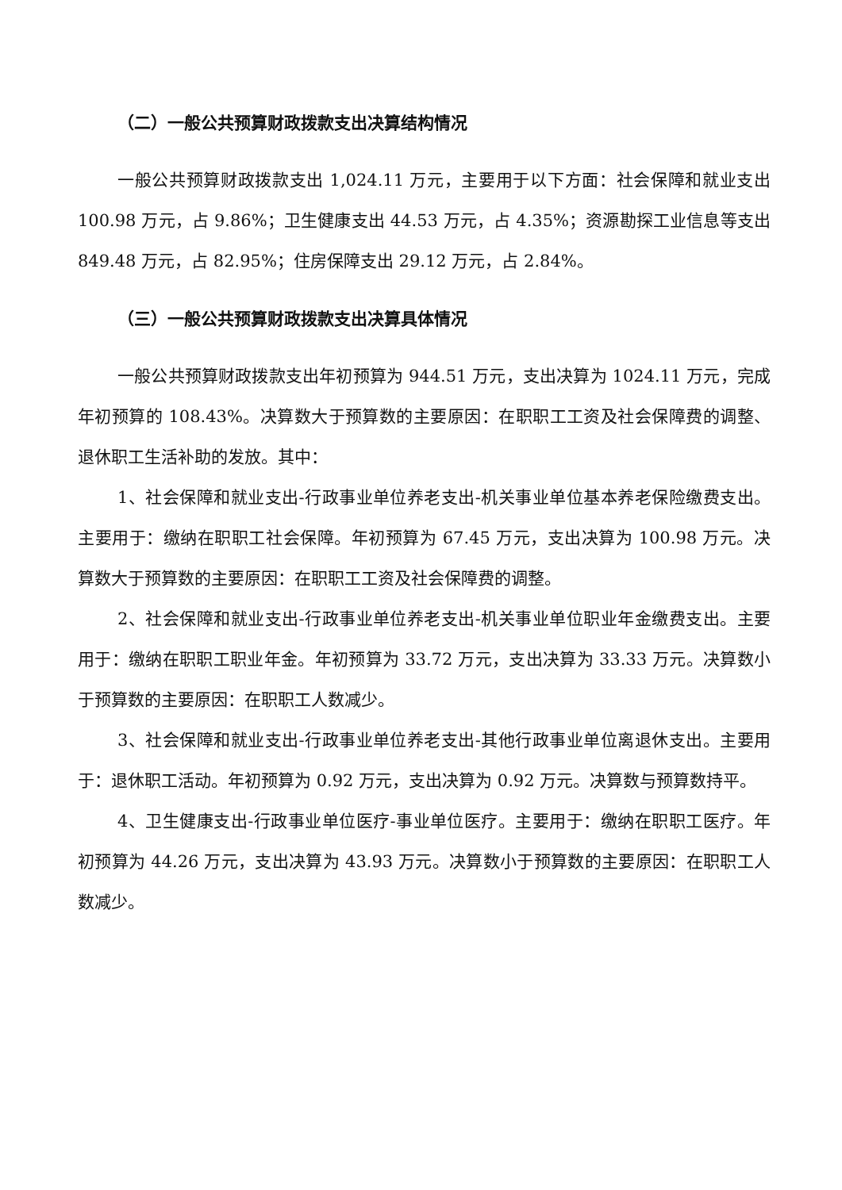（二）一般公共预算财政拨款支出决算结构情况
一般公共预算财政拨款支出 1,024.11 万元，主要用于以下方面：社会保障和就业支出 100.98 万元，占 9.86%；卫生健康支出 44.53 万元，占 4.35%；资源勘探工业信息等支出 849.48 万元，占 82.95%；住房保障支出 29.12 万元，占 2.84%。
（三）一般公共预算财政拨款支出决算具体情况
一般公共预算财政拨款支出年初预算为 944.51 万元，支出决算为 1024.11 万元，完成年初预算的 108.43%。决算数大于预算数的主要原因：在职职工工资及社会保障费的调整、退休职工生活补助的发放。其中：
1、社会保障和就业支出-行政事业单位养老支出-机关事业单位基本养老保险缴费支出。主要用于：缴纳在职职工社会保障。年初预算为 67.45 万元，支出决算为 100.98 万元。决算数大于预算数的主要原因：在职职工工资及社会保障费的调整。
2、社会保障和就业支出-行政事业单位养老支出-机关事业单位职业年金缴费支出。主要用于：缴纳在职职工职业年金。年初预算为 33.72 万元，支出决算为 33.33 万元。决算数小于预算数的主要原因：在职职工人数减少。
3、社会保障和就业支出-行政事业单位养老支出-其他行政事业单位离退休支出。主要用于：退休职工活动。年初预算为 0.92 万元，支出决算为 0.92 万元。决算数与预算数持平。
4、卫生健康支出-行政事业单位医疗-事业单位医疗。主要用于：缴纳在职职工医疗。年初预算为 44.26 万元，支出决算为 43.93 万元。决算数小于预算数的主要原因：在职职工人数减少。